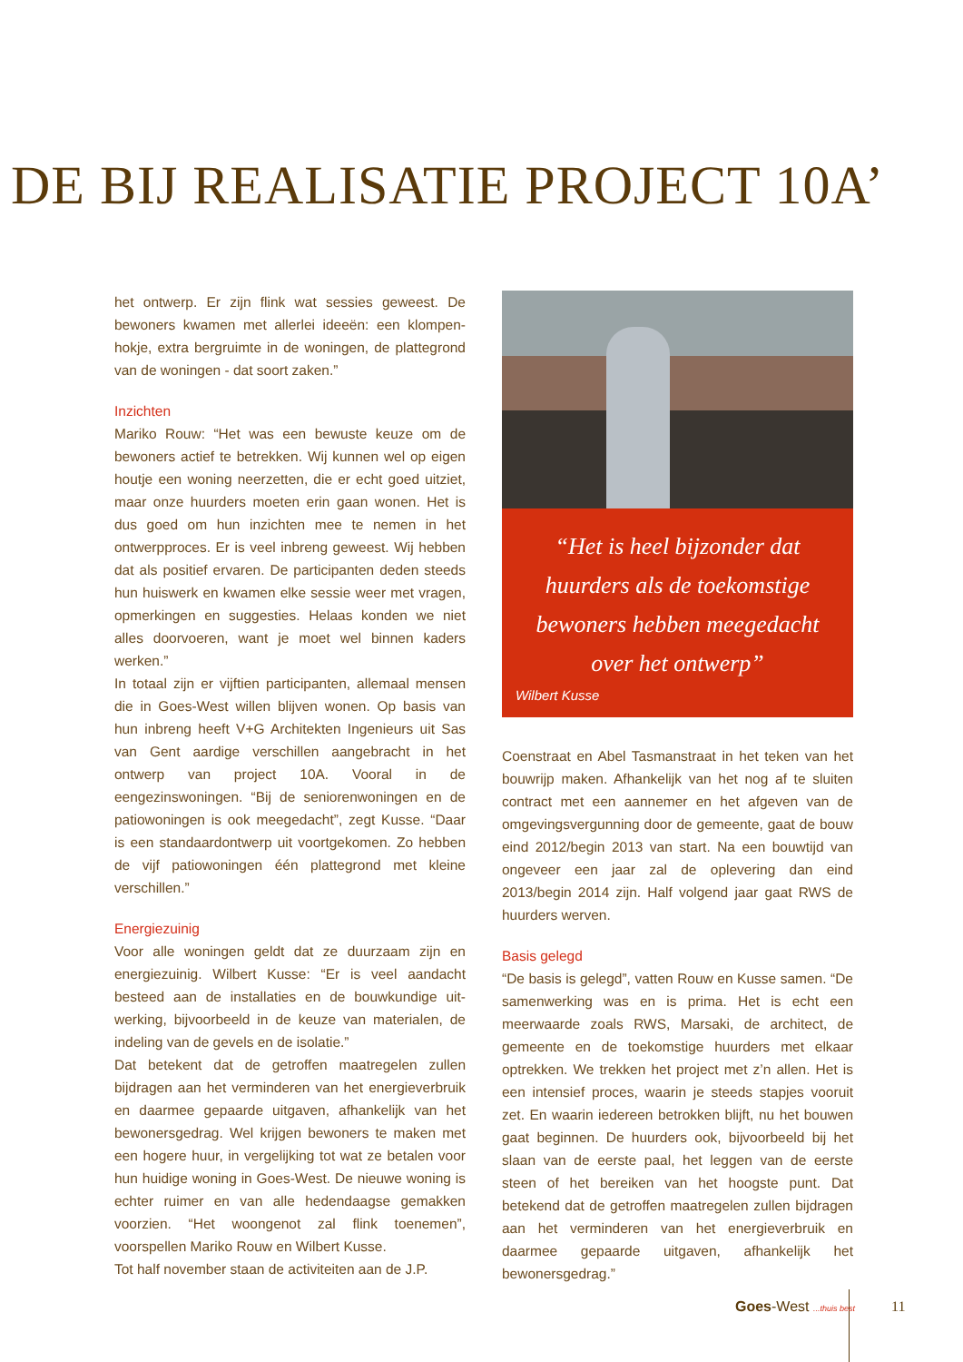DE BIJ REALISATIE PROJECT 10A’
het ontwerp. Er zijn flink wat sessies geweest. De bewoners kwamen met allerlei ideeën: een klompen­hokje, extra bergruimte in de woningen, de plattegrond van de woningen - dat soort zaken.”
Inzichten
Mariko Rouw: “Het was een bewuste keuze om de bewoners actief te betrekken. Wij kunnen wel op eigen houtje een woning neerzetten, die er echt goed uitziet, maar onze huurders moeten erin gaan wonen. Het is dus goed om hun inzichten mee te nemen in het ontwerpproces. Er is veel inbreng geweest. Wij hebben dat als positief ervaren. De participanten deden steeds hun huiswerk en kwamen elke sessie weer met vragen, opmerkingen en suggesties. Helaas konden we niet alles doorvoeren, want je moet wel binnen kaders werken.”
In totaal zijn er vijftien participanten, allemaal mensen die in Goes-West willen blijven wonen. Op basis van hun inbreng heeft V+G Architekten Ingenieurs uit Sas van Gent aardige verschillen aangebracht in het ontwerp van project 10A. Vooral in de eengezinswoningen. “Bij de seniorenwoningen en de patiowoningen is ook mee­gedacht”, zegt Kusse. “Daar is een standaardontwerp uit voortgekomen. Zo hebben de vijf patiowoningen één plattegrond met kleine verschillen.”
Energiezuinig
Voor alle woningen geldt dat ze duurzaam zijn en energiezuinig. Wilbert Kusse: “Er is veel aandacht besteed aan de installaties en de bouwkundige uit­werking, bijvoorbeeld in de keuze van materialen, de indeling van de gevels en de isolatie.”
Dat betekent dat de getroffen maatregelen zullen bijdragen aan het verminderen van het energieverbruik en daarmee gepaarde uitgaven, afhankelijk van het bewonersgedrag. Wel krijgen bewoners te maken met een hogere huur, in vergelijking tot wat ze betalen voor hun huidige woning in Goes-West. De nieuwe woning is echter ruimer en van alle hedendaagse gemakken voorzien. “Het woongenot zal flink toenemen”, voorspellen Mariko Rouw en Wilbert Kusse.
Tot half november staan de activiteiten aan de J.P.
“Het is heel bijzonder dat huurders als de toekomstige bewoners hebben meegedacht over het ontwerp”
Wilbert Kusse
Coenstraat en Abel Tasmanstraat in het teken van het bouwrijp maken. Afhankelijk van het nog af te sluiten contract met een aannemer en het afgeven van de omgevingsvergunning door de gemeente, gaat de bouw eind 2012/begin 2013 van start. Na een bouwtijd van ongeveer een jaar zal de oplevering dan eind 2013/begin 2014 zijn. Half volgend jaar gaat RWS de huurders werven.
Basis gelegd
“De basis is gelegd”, vatten Rouw en Kusse samen. “De samenwerking was en is prima. Het is echt een meerwaarde zoals RWS, Marsaki, de architect, de gemeente en de toekomstige huurders met elkaar optrekken. We trekken het project met z’n allen. Het is een intensief proces, waarin je steeds stapjes vooruit zet. En waarin iedereen betrokken blijft, nu het bouwen gaat beginnen. De huurders ook, bijvoorbeeld bij het slaan van de eerste paal, het leggen van de eerste steen of het bereiken van het hoogste punt. Dat betekend dat de getroffen maatregelen zullen bijdragen aan het verminderen van het energieverbruik en daarmee gepaarde uitgaven, afhankelijk het bewonersgedrag.”
Goes-West ...thuis best 11